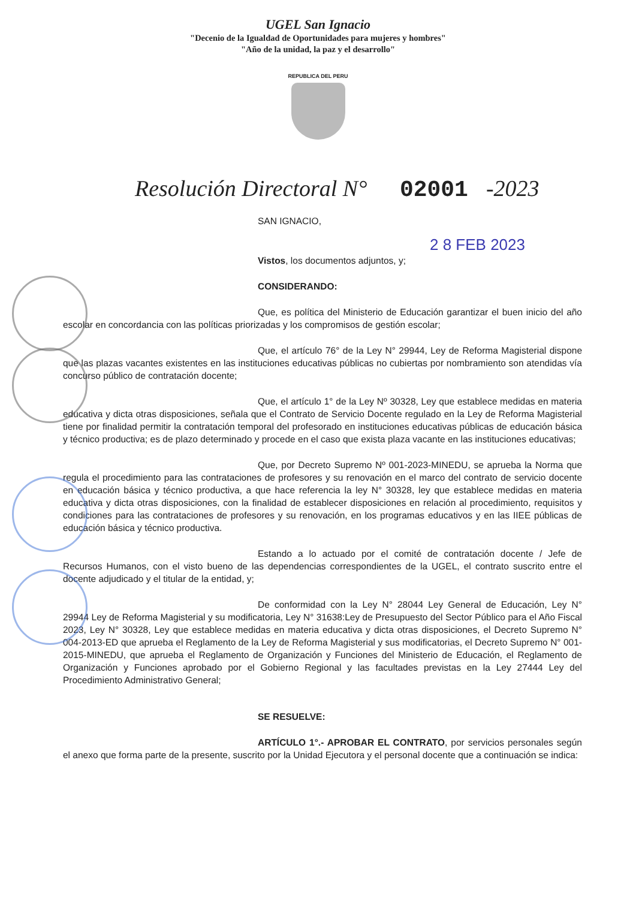UGEL San Ignacio
"Decenio de la Igualdad de Oportunidades para mujeres y hombres"
"Año de la unidad, la paz y el desarrollo"
REPUBLICA DEL PERU
Resolución Directoral N° 02001 -2023
SAN IGNACIO,
2 8 FEB 2023
Vistos, los documentos adjuntos, y;
CONSIDERANDO:
Que, es política del Ministerio de Educación garantizar el buen inicio del año escolar en concordancia con las políticas priorizadas y los compromisos de gestión escolar;
Que, el artículo 76° de la Ley N° 29944, Ley de Reforma Magisterial dispone que las plazas vacantes existentes en las instituciones educativas públicas no cubiertas por nombramiento son atendidas vía concurso público de contratación docente;
Que, el artículo 1° de la Ley Nº 30328, Ley que establece medidas en materia educativa y dicta otras disposiciones, señala que el Contrato de Servicio Docente regulado en la Ley de Reforma Magisterial tiene por finalidad permitir la contratación temporal del profesorado en instituciones educativas públicas de educación básica y técnico productiva; es de plazo determinado y procede en el caso que exista plaza vacante en las instituciones educativas;
Que, por Decreto Supremo Nº 001-2023-MINEDU, se aprueba la Norma que regula el procedimiento para las contrataciones de profesores y su renovación en el marco del contrato de servicio docente en educación básica y técnico productiva, a que hace referencia la ley N° 30328, ley que establece medidas en materia educativa y dicta otras disposiciones, con la finalidad de establecer disposiciones en relación al procedimiento, requisitos y condiciones para las contrataciones de profesores y su renovación, en los programas educativos y en las IIEE públicas de educación básica y técnico productiva.
Estando a lo actuado por el comité de contratación docente / Jefe de Recursos Humanos, con el visto bueno de las dependencias correspondientes de la UGEL, el contrato suscrito entre el docente adjudicado y el titular de la entidad, y;
De conformidad con la Ley N° 28044 Ley General de Educación, Ley N° 29944 Ley de Reforma Magisterial y su modificatoria, Ley N° 31638:Ley de Presupuesto del Sector Público para el Año Fiscal 2023, Ley N° 30328, Ley que establece medidas en materia educativa y dicta otras disposiciones, el Decreto Supremo N° 004-2013-ED que aprueba el Reglamento de la Ley de Reforma Magisterial y sus modificatorias, el Decreto Supremo N° 001-2015-MINEDU, que aprueba el Reglamento de Organización y Funciones del Ministerio de Educación, el Reglamento de Organización y Funciones aprobado por el Gobierno Regional y las facultades previstas en la Ley 27444 Ley del Procedimiento Administrativo General;
SE RESUELVE:
ARTÍCULO 1°.- APROBAR EL CONTRATO, por servicios personales según el anexo que forma parte de la presente, suscrito por la Unidad Ejecutora y el personal docente que a continuación se indica: